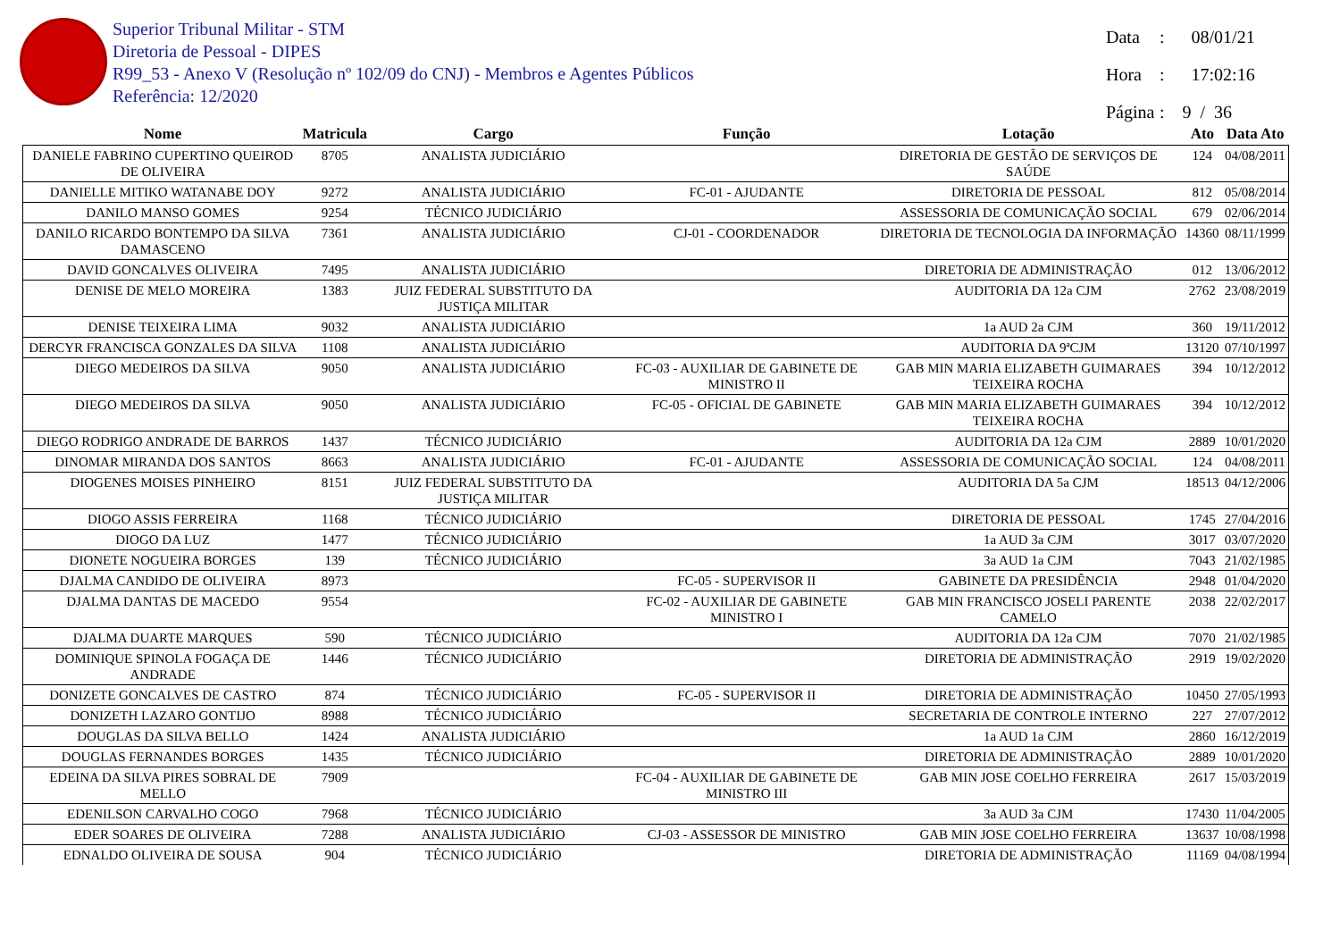Superior Tribunal Militar - STM
Diretoria de Pessoal - DIPES
R99_53 - Anexo V (Resolução nº 102/09 do CNJ) - Membros e Agentes Públicos
Referência: 12/2020
Data: 08/01/21
Hora: 17:02:16
Página: 9 / 36
| Nome | Matricula | Cargo | Função | Lotação | Ato | Data Ato |
| --- | --- | --- | --- | --- | --- | --- |
| DANIELE FABRINO CUPERTINO QUEIROD DE OLIVEIRA | 8705 | ANALISTA JUDICIÁRIO | | DIRETORIA DE GESTÃO DE SERVIÇOS DE SAÚDE | 124 | 04/08/2011 |
| DANIELLE MITIKO WATANABE DOY | 9272 | ANALISTA JUDICIÁRIO | FC-01 - AJUDANTE | DIRETORIA DE PESSOAL | 812 | 05/08/2014 |
| DANILO MANSO GOMES | 9254 | TÉCNICO JUDICIÁRIO | | ASSESSORIA DE COMUNICAÇÃO SOCIAL | 679 | 02/06/2014 |
| DANILO RICARDO BONTEMPO DA SILVA DAMASCENO | 7361 | ANALISTA JUDICIÁRIO | CJ-01 - COORDENADOR | DIRETORIA DE TECNOLOGIA DA INFORMAÇÃO | 14360 | 08/11/1999 |
| DAVID GONCALVES OLIVEIRA | 7495 | ANALISTA JUDICIÁRIO | | DIRETORIA DE ADMINISTRAÇÃO | 012 | 13/06/2012 |
| DENISE DE MELO MOREIRA | 1383 | JUIZ FEDERAL SUBSTITUTO DA JUSTIÇA MILITAR | | AUDITORIA DA 12a CJM | 2762 | 23/08/2019 |
| DENISE TEIXEIRA LIMA | 9032 | ANALISTA JUDICIÁRIO | | 1a AUD 2a CJM | 360 | 19/11/2012 |
| DERCYR FRANCISCA GONZALES DA SILVA | 1108 | ANALISTA JUDICIÁRIO | | AUDITORIA DA 9ªCJM | 13120 | 07/10/1997 |
| DIEGO MEDEIROS DA SILVA | 9050 | ANALISTA JUDICIÁRIO | FC-03 - AUXILIAR DE GABINETE DE MINISTRO II | GAB MIN MARIA ELIZABETH GUIMARAES TEIXEIRA ROCHA | 394 | 10/12/2012 |
| DIEGO MEDEIROS DA SILVA | 9050 | ANALISTA JUDICIÁRIO | FC-05 - OFICIAL DE GABINETE | GAB MIN MARIA ELIZABETH GUIMARAES TEIXEIRA ROCHA | 394 | 10/12/2012 |
| DIEGO RODRIGO ANDRADE DE BARROS | 1437 | TÉCNICO JUDICIÁRIO | | AUDITORIA DA 12a CJM | 2889 | 10/01/2020 |
| DINOMAR MIRANDA DOS SANTOS | 8663 | ANALISTA JUDICIÁRIO | FC-01 - AJUDANTE | ASSESSORIA DE COMUNICAÇÃO SOCIAL | 124 | 04/08/2011 |
| DIOGENES MOISES PINHEIRO | 8151 | JUIZ FEDERAL SUBSTITUTO DA JUSTIÇA MILITAR | | AUDITORIA DA 5a CJM | 18513 | 04/12/2006 |
| DIOGO ASSIS FERREIRA | 1168 | TÉCNICO JUDICIÁRIO | | DIRETORIA DE PESSOAL | 1745 | 27/04/2016 |
| DIOGO DA LUZ | 1477 | TÉCNICO JUDICIÁRIO | | 1a AUD 3a CJM | 3017 | 03/07/2020 |
| DIONETE NOGUEIRA BORGES | 139 | TÉCNICO JUDICIÁRIO | | 3a AUD 1a CJM | 7043 | 21/02/1985 |
| DJALMA CANDIDO DE OLIVEIRA | 8973 | | FC-05 - SUPERVISOR II | GABINETE DA PRESIDÊNCIA | 2948 | 01/04/2020 |
| DJALMA DANTAS DE MACEDO | 9554 | | FC-02 - AUXILIAR DE GABINETE MINISTRO I | GAB MIN FRANCISCO JOSELI PARENTE CAMELO | 2038 | 22/02/2017 |
| DJALMA DUARTE MARQUES | 590 | TÉCNICO JUDICIÁRIO | | AUDITORIA DA 12a CJM | 7070 | 21/02/1985 |
| DOMINIQUE SPINOLA FOGAÇA DE ANDRADE | 1446 | TÉCNICO JUDICIÁRIO | | DIRETORIA DE ADMINISTRAÇÃO | 2919 | 19/02/2020 |
| DONIZETE GONCALVES DE CASTRO | 874 | TÉCNICO JUDICIÁRIO | FC-05 - SUPERVISOR II | DIRETORIA DE ADMINISTRAÇÃO | 10450 | 27/05/1993 |
| DONIZETH LAZARO GONTIJO | 8988 | TÉCNICO JUDICIÁRIO | | SECRETARIA DE CONTROLE INTERNO | 227 | 27/07/2012 |
| DOUGLAS DA SILVA BELLO | 1424 | ANALISTA JUDICIÁRIO | | 1a AUD 1a CJM | 2860 | 16/12/2019 |
| DOUGLAS FERNANDES BORGES | 1435 | TÉCNICO JUDICIÁRIO | | DIRETORIA DE ADMINISTRAÇÃO | 2889 | 10/01/2020 |
| EDEINA DA SILVA PIRES SOBRAL DE MELLO | 7909 | | FC-04 - AUXILIAR DE GABINETE DE MINISTRO III | GAB MIN JOSE COELHO FERREIRA | 2617 | 15/03/2019 |
| EDENILSON CARVALHO COGO | 7968 | TÉCNICO JUDICIÁRIO | | 3a AUD 3a CJM | 17430 | 11/04/2005 |
| EDER SOARES DE OLIVEIRA | 7288 | ANALISTA JUDICIÁRIO | CJ-03 - ASSESSOR DE MINISTRO | GAB MIN JOSE COELHO FERREIRA | 13637 | 10/08/1998 |
| EDNALDO OLIVEIRA DE SOUSA | 904 | TÉCNICO JUDICIÁRIO | | DIRETORIA DE ADMINISTRAÇÃO | 11169 | 04/08/1994 |